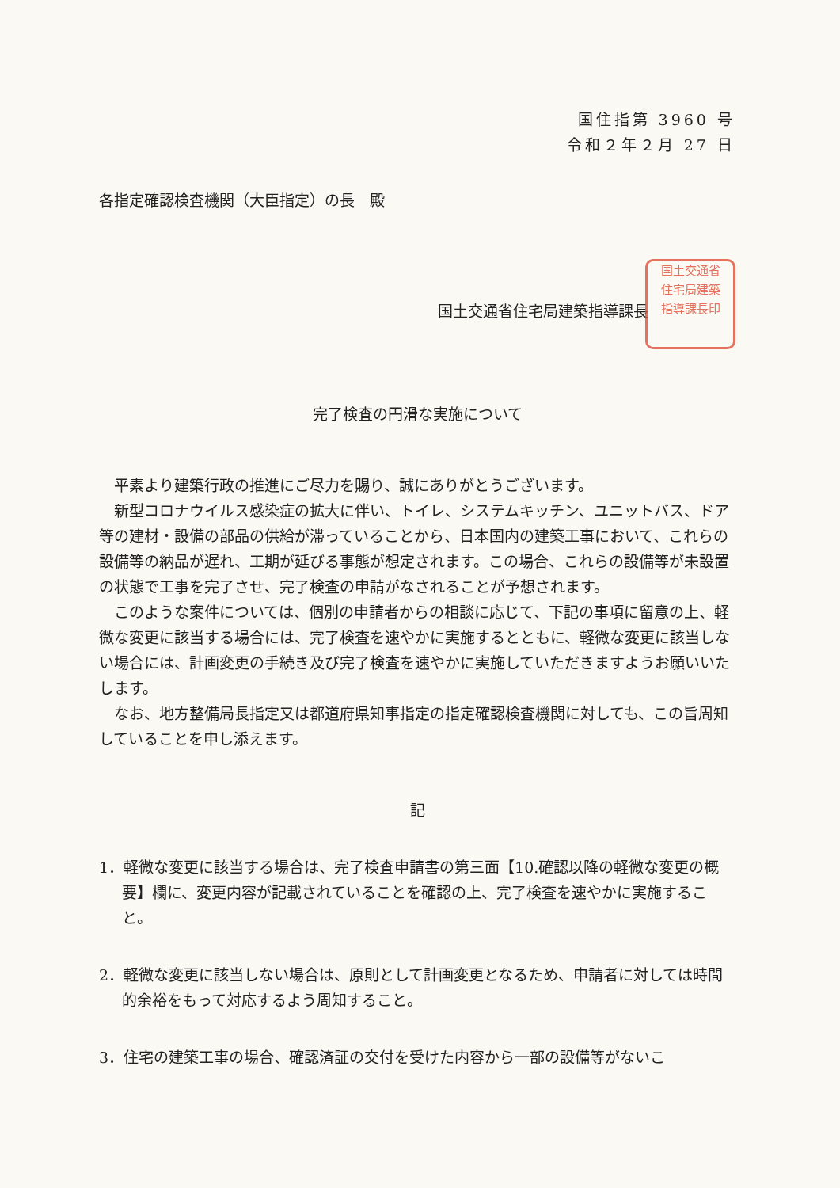国住指第 3960 号
令和２年２月 27 日
各指定確認検査機関（大臣指定）の長　殿
国土交通省住宅局建築指導課長
国土交通省
住宅局建築
指導課長印
完了検査の円滑な実施について
平素より建築行政の推進にご尽力を賜り、誠にありがとうございます。
新型コロナウイルス感染症の拡大に伴い、トイレ、システムキッチン、ユニットバス、ドア等の建材・設備の部品の供給が滞っていることから、日本国内の建築工事において、これらの設備等の納品が遅れ、工期が延びる事態が想定されます。この場合、これらの設備等が未設置の状態で工事を完了させ、完了検査の申請がなされることが予想されます。
このような案件については、個別の申請者からの相談に応じて、下記の事項に留意の上、軽微な変更に該当する場合には、完了検査を速やかに実施するとともに、軽微な変更に該当しない場合には、計画変更の手続き及び完了検査を速やかに実施していただきますようお願いいたします。
なお、地方整備局長指定又は都道府県知事指定の指定確認検査機関に対しても、この旨周知していることを申し添えます。
記
1．軽微な変更に該当する場合は、完了検査申請書の第三面【10.確認以降の軽微な変更の概要】欄に、変更内容が記載されていることを確認の上、完了検査を速やかに実施すること。
2．軽微な変更に該当しない場合は、原則として計画変更となるため、申請者に対しては時間的余裕をもって対応するよう周知すること。
3．住宅の建築工事の場合、確認済証の交付を受けた内容から一部の設備等がないこ